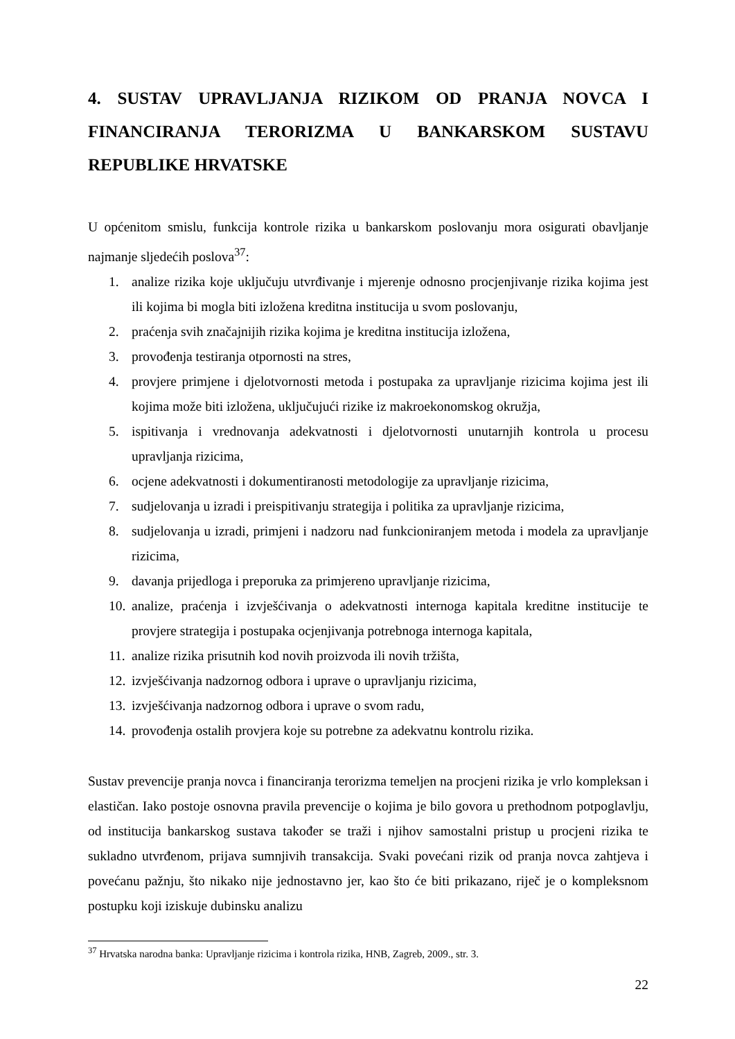4. SUSTAV UPRAVLJANJA RIZIKOM OD PRANJA NOVCA I FINANCIRANJA TERORIZMA U BANKARSKOM SUSTAVU REPUBLIKE HRVATSKE
U općenitom smislu, funkcija kontrole rizika u bankarskom poslovanju mora osigurati obavljanje najmanje sljedećih poslova<sup>37</sup>:
1. analize rizika koje uključuju utvrđivanje i mjerenje odnosno procjenjivanje rizika kojima jest ili kojima bi mogla biti izložena kreditna institucija u svom poslovanju,
2. praćenja svih značajnijih rizika kojima je kreditna institucija izložena,
3. provođenja testiranja otpornosti na stres,
4. provjere primjene i djelotvornosti metoda i postupaka za upravljanje rizicima kojima jest ili kojima može biti izložena, uključujući rizike iz makroekonomskog okružja,
5. ispitivanja i vrednovanja adekvatnosti i djelotvornosti unutarnjih kontrola u procesu upravljanja rizicima,
6. ocjene adekvatnosti i dokumentiranosti metodologije za upravljanje rizicima,
7. sudjelovanja u izradi i preispitivanju strategija i politika za upravljanje rizicima,
8. sudjelovanja u izradi, primjeni i nadzoru nad funkcioniranjem metoda i modela za upravljanje rizicima,
9. davanja prijedloga i preporuka za primjereno upravljanje rizicima,
10. analize, praćenja i izvješćivanja o adekvatnosti internoga kapitala kreditne institucije te provjere strategija i postupaka ocjenjivanja potrebnoga internoga kapitala,
11. analize rizika prisutnih kod novih proizvoda ili novih tržišta,
12. izvješćivanja nadzornog odbora i uprave o upravljanju rizicima,
13. izvješćivanja nadzornog odbora i uprave o svom radu,
14. provođenja ostalih provjera koje su potrebne za adekvatnu kontrolu rizika.
Sustav prevencije pranja novca i financiranja terorizma temeljen na procjeni rizika je vrlo kompleksan i elastičan. Iako postoje osnovna pravila prevencije o kojima je bilo govora u prethodnom potpoglavlju, od institucija bankarskog sustava također se traži i njihov samostalni pristup u procjeni rizika te sukladno utvrđenom, prijava sumnjivih transakcija. Svaki povećani rizik od pranja novca zahtjeva i povećanu pažnju, što nikako nije jednostavno jer, kao što će biti prikazano, riječ je o kompleksnom postupku koji iziskuje dubinsku analizu
<sup>37</sup> Hrvatska narodna banka: Upravljanje rizicima i kontrola rizika, HNB, Zagreb, 2009., str. 3.
22